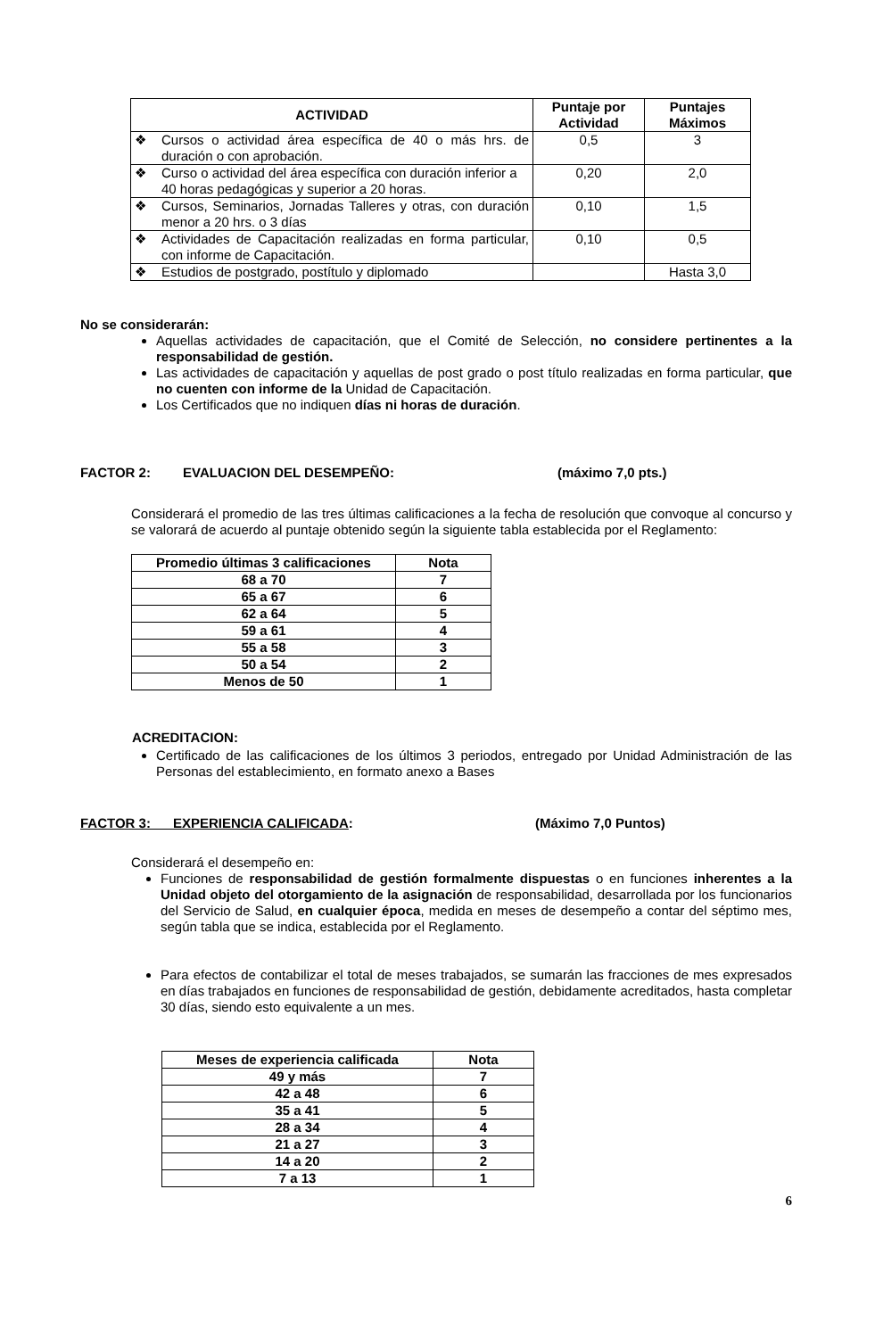| ACTIVIDAD | Puntaje por Actividad | Puntajes Máximos |
| --- | --- | --- |
| ❖ Cursos o actividad área específica de 40 o más hrs. de duración o con aprobación. | 0,5 | 3 |
| ❖ Curso o actividad del área específica con duración inferior a 40 horas pedagógicas y superior a 20 horas. | 0,20 | 2,0 |
| ❖ Cursos, Seminarios, Jornadas Talleres y otras, con duración menor a 20 hrs. o 3 días | 0,10 | 1,5 |
| ❖ Actividades de Capacitación realizadas en forma particular, con informe de Capacitación. | 0,10 | 0,5 |
| ❖ Estudios de postgrado, postítulo y diplomado | | Hasta 3,0 |
No se considerarán:
Aquellas actividades de capacitación, que el Comité de Selección, no considere pertinentes a la responsabilidad de gestión.
Las actividades de capacitación y aquellas de post grado o post título realizadas en forma particular, que no cuenten con informe de la Unidad de Capacitación.
Los Certificados que no indiquen días ni horas de duración.
FACTOR 2: EVALUACION DEL DESEMPEÑO: (máximo 7,0 pts.)
Considerará el promedio de las tres últimas calificaciones a la fecha de resolución que convoque al concurso y se valorará de acuerdo al puntaje obtenido según la siguiente tabla establecida por el Reglamento:
| Promedio últimas 3 calificaciones | Nota |
| --- | --- |
| 68 a 70 | 7 |
| 65 a 67 | 6 |
| 62 a 64 | 5 |
| 59 a 61 | 4 |
| 55 a 58 | 3 |
| 50 a 54 | 2 |
| Menos de 50 | 1 |
ACREDITACION:
Certificado de las calificaciones de los últimos 3 periodos, entregado por Unidad Administración de las Personas del establecimiento, en formato anexo a Bases
FACTOR 3: EXPERIENCIA CALIFICADA: (Máximo 7,0 Puntos)
Considerará el desempeño en:
Funciones de responsabilidad de gestión formalmente dispuestas o en funciones inherentes a la Unidad objeto del otorgamiento de la asignación de responsabilidad, desarrollada por los funcionarios del Servicio de Salud, en cualquier época, medida en meses de desempeño a contar del séptimo mes, según tabla que se indica, establecida por el Reglamento.
Para efectos de contabilizar el total de meses trabajados, se sumarán las fracciones de mes expresados en días trabajados en funciones de responsabilidad de gestión, debidamente acreditados, hasta completar 30 días, siendo esto equivalente a un mes.
| Meses de experiencia calificada | Nota |
| --- | --- |
| 49 y más | 7 |
| 42 a 48 | 6 |
| 35 a 41 | 5 |
| 28 a 34 | 4 |
| 21 a 27 | 3 |
| 14 a 20 | 2 |
| 7 a 13 | 1 |
6